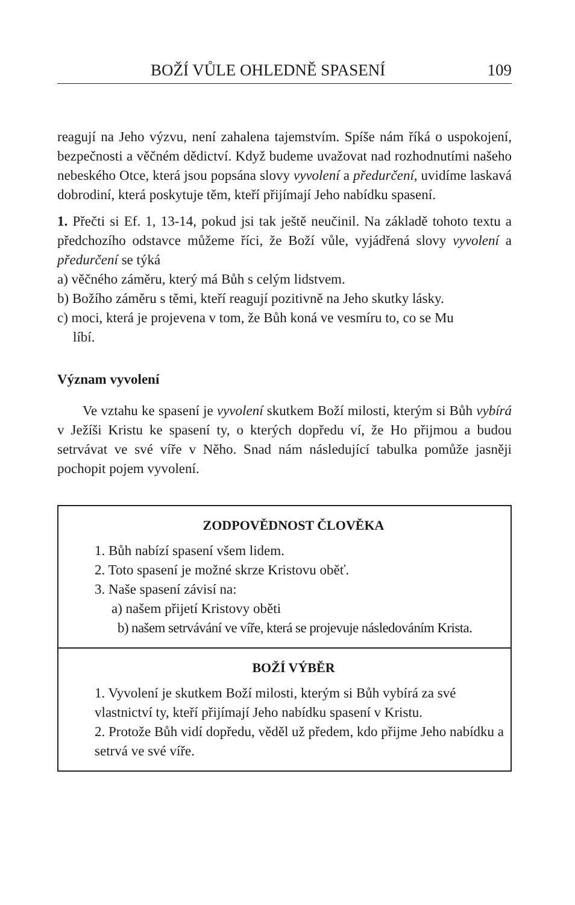BOŽÍ VŮLE OHLEDNĚ SPASENÍ 109
reagují na Jeho výzvu, není zahalena tajemstvím. Spíše nám říká o uspokojení, bezpečnosti a věčném dědictví. Když budeme uvažovat nad rozhodnutími našeho nebeského Otce, která jsou popsána slovy vyvolení a předurčení, uvidíme laskavá dobrodiní, která poskytuje těm, kteří přijímají Jeho nabídku spasení.
1. Přečti si Ef. 1, 13-14, pokud jsi tak ještě neučinil. Na základě tohoto textu a předchozího odstavce můžeme říci, že Boží vůle, vyjádřená slovy vyvolení a předurčení se týká
a) věčného záměru, který má Bůh s celým lidstvem.
b) Božího záměru s těmi, kteří reagují pozitivně na Jeho skutky lásky.
c) moci, která je projevena v tom, že Bůh koná ve vesmíru to, co se Mu
líbí.
Význam vyvolení
Ve vztahu ke spasení je vyvolení skutkem Boží milosti, kterým si Bůh vybírá v Ježíši Kristu ke spasení ty, o kterých dopředu ví, že Ho přijmou a budou setrvávat ve své víře v Něho. Snad nám následující tabulka pomůže jasněji pochopit pojem vyvolení.
ZODPOVĚDNOST ČLOVĚKA
1. Bůh nabízí spasení všem lidem.
2. Toto spasení je možné skrze Kristovu oběť.
3. Naše spasení závisí na:
a) našem přijetí Kristovy oběti
b) našem setrvávání ve víře, která se projevuje následováním Krista.
BOŽÍ VÝBĚR
1. Vyvolení je skutkem Boží milosti, kterým si Bůh vybírá za své vlastnictví ty, kteří přijímají Jeho nabídku spasení v Kristu.
2. Protože Bůh vidí dopředu, věděl už předem, kdo přijme Jeho nabídku a setrvá ve své víře.